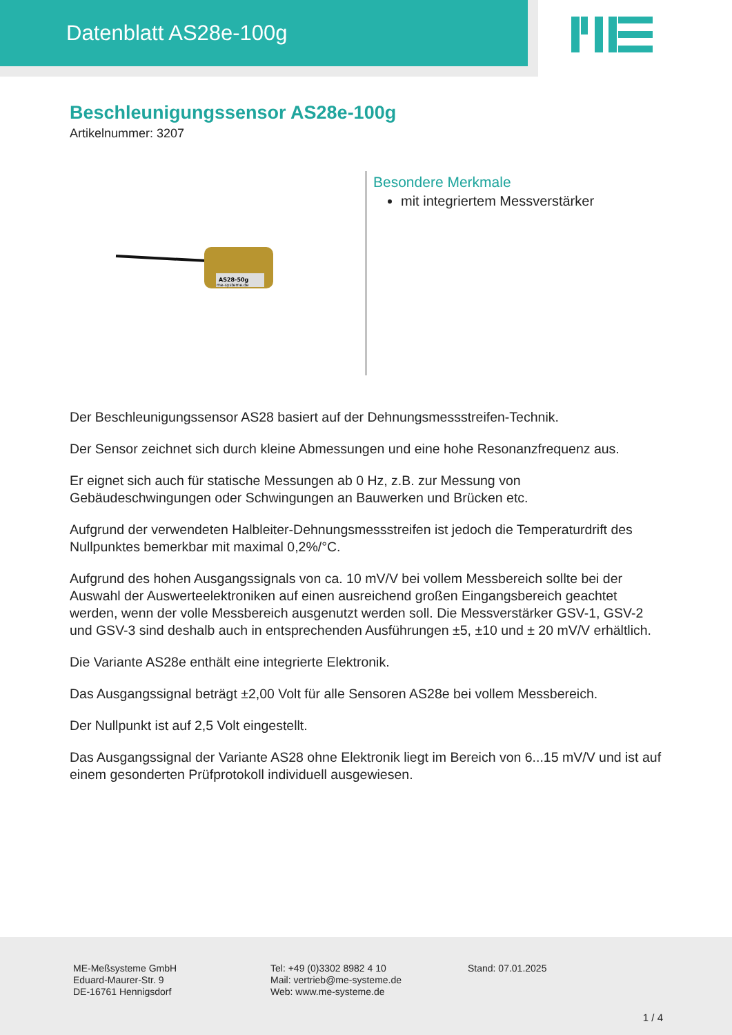Datenblatt AS28e-100g
Beschleunigungssensor AS28e-100g
Artikelnummer: 3207
AS28-50g
me-systeme.de
Besondere Merkmale
mit integriertem Messverstärker
Der Beschleunigungssensor AS28 basiert auf der Dehnungsmessstreifen-Technik.
Der Sensor zeichnet sich durch kleine Abmessungen und eine hohe Resonanzfrequenz aus.
Er eignet sich auch für statische Messungen ab 0 Hz, z.B. zur Messung von Gebäudeschwingungen oder Schwingungen an Bauwerken und Brücken etc.
Aufgrund der verwendeten Halbleiter-Dehnungsmessstreifen ist jedoch die Temperaturdrift des Nullpunktes bemerkbar mit maximal 0,2%/°C.
Aufgrund des hohen Ausgangssignals von ca. 10 mV/V bei vollem Messbereich sollte bei der Auswahl der Auswerteelektroniken auf einen ausreichend großen Eingangsbereich geachtet werden, wenn der volle Messbereich ausgenutzt werden soll. Die Messverstärker GSV-1, GSV-2 und GSV-3 sind deshalb auch in entsprechenden Ausführungen ±5, ±10 und ± 20 mV/V erhältlich.
Die Variante AS28e enthält eine integrierte Elektronik.
Das Ausgangssignal beträgt ±2,00 Volt für alle Sensoren AS28e bei vollem Messbereich.
Der Nullpunkt ist auf 2,5 Volt eingestellt.
Das Ausgangssignal der Variante AS28 ohne Elektronik liegt im Bereich von 6...15 mV/V und ist auf einem gesonderten Prüfprotokoll individuell ausgewiesen.
ME-Meßsysteme GmbH
Eduard-Maurer-Str. 9
DE-16761 Hennigsdorf
Tel: +49 (0)3302 8982 4 10
Mail: vertrieb@me-systeme.de
Web: www.me-systeme.de
Stand: 07.01.2025
1 / 4